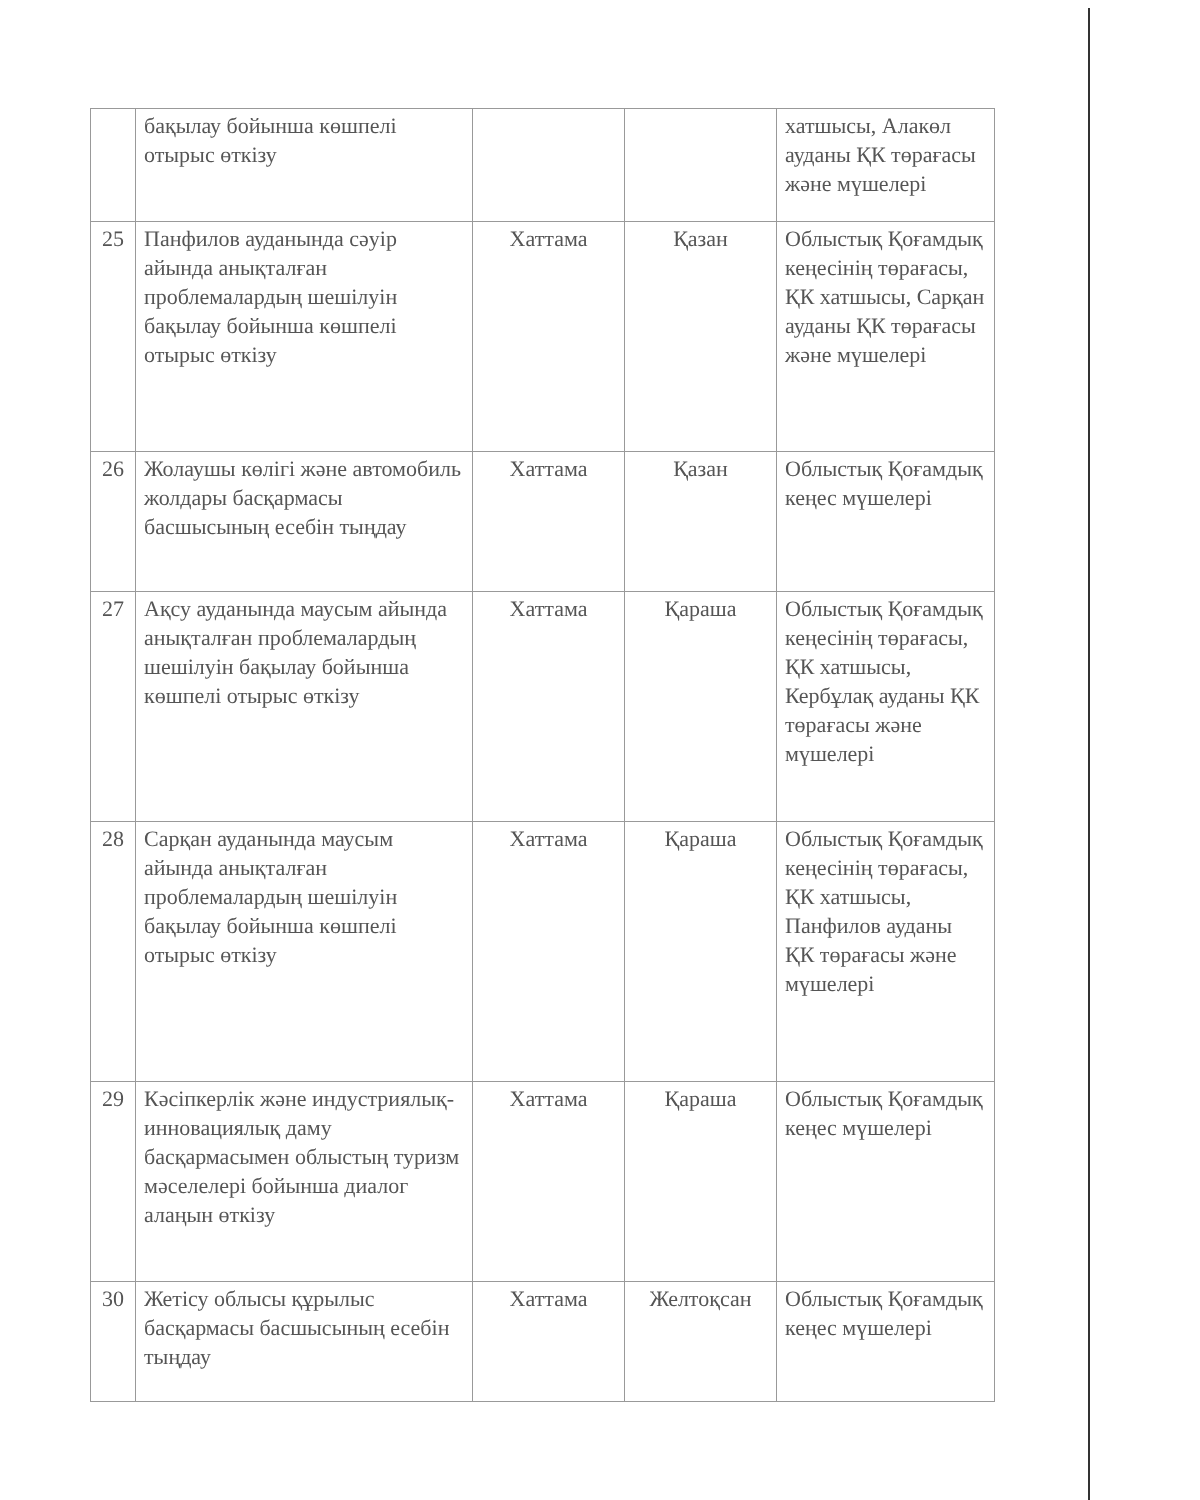| | бақылау бойынша көшпелі отырыс өткізу | | | хатшысы, Алакөл ауданы ҚК төрағасы және мүшелері |
| 25 | Панфилов ауданында сәуір айында анықталған проблемалардың шешілуін бақылау бойынша көшпелі отырыс өткізу | Хаттама | Қазан | Облыстық Қоғамдық кеңесінің төрағасы, ҚК хатшысы, Сарқан ауданы ҚК төрағасы және мүшелері |
| 26 | Жолаушы көлігі және автомобиль жолдары басқармасы басшысының есебін тыңдау | Хаттама | Қазан | Облыстық Қоғамдық кеңес мүшелері |
| 27 | Ақсу ауданында маусым айында анықталған проблемалардың шешілуін бақылау бойынша көшпелі отырыс өткізу | Хаттама | Қараша | Облыстық Қоғамдық кеңесінің төрағасы, ҚК хатшысы, Кербұлақ ауданы ҚК төрағасы және мүшелері |
| 28 | Сарқан ауданында маусым айында анықталған проблемалардың шешілуін бақылау бойынша көшпелі отырыс өткізу | Хаттама | Қараша | Облыстық Қоғамдық кеңесінің төрағасы, ҚК хатшысы, Панфилов ауданы ҚК төрағасы және мүшелері |
| 29 | Кәсіпкерлік және индустриялық-инновациялық даму басқармасымен облыстың туризм мәселелері бойынша диалог алаңын өткізу | Хаттама | Қараша | Облыстық Қоғамдық кеңес мүшелері |
| 30 | Жетісу облысы құрылыс басқармасы басшысының есебін тыңдау | Хаттама | Желтоқсан | Облыстық Қоғамдық кеңес мүшелері |